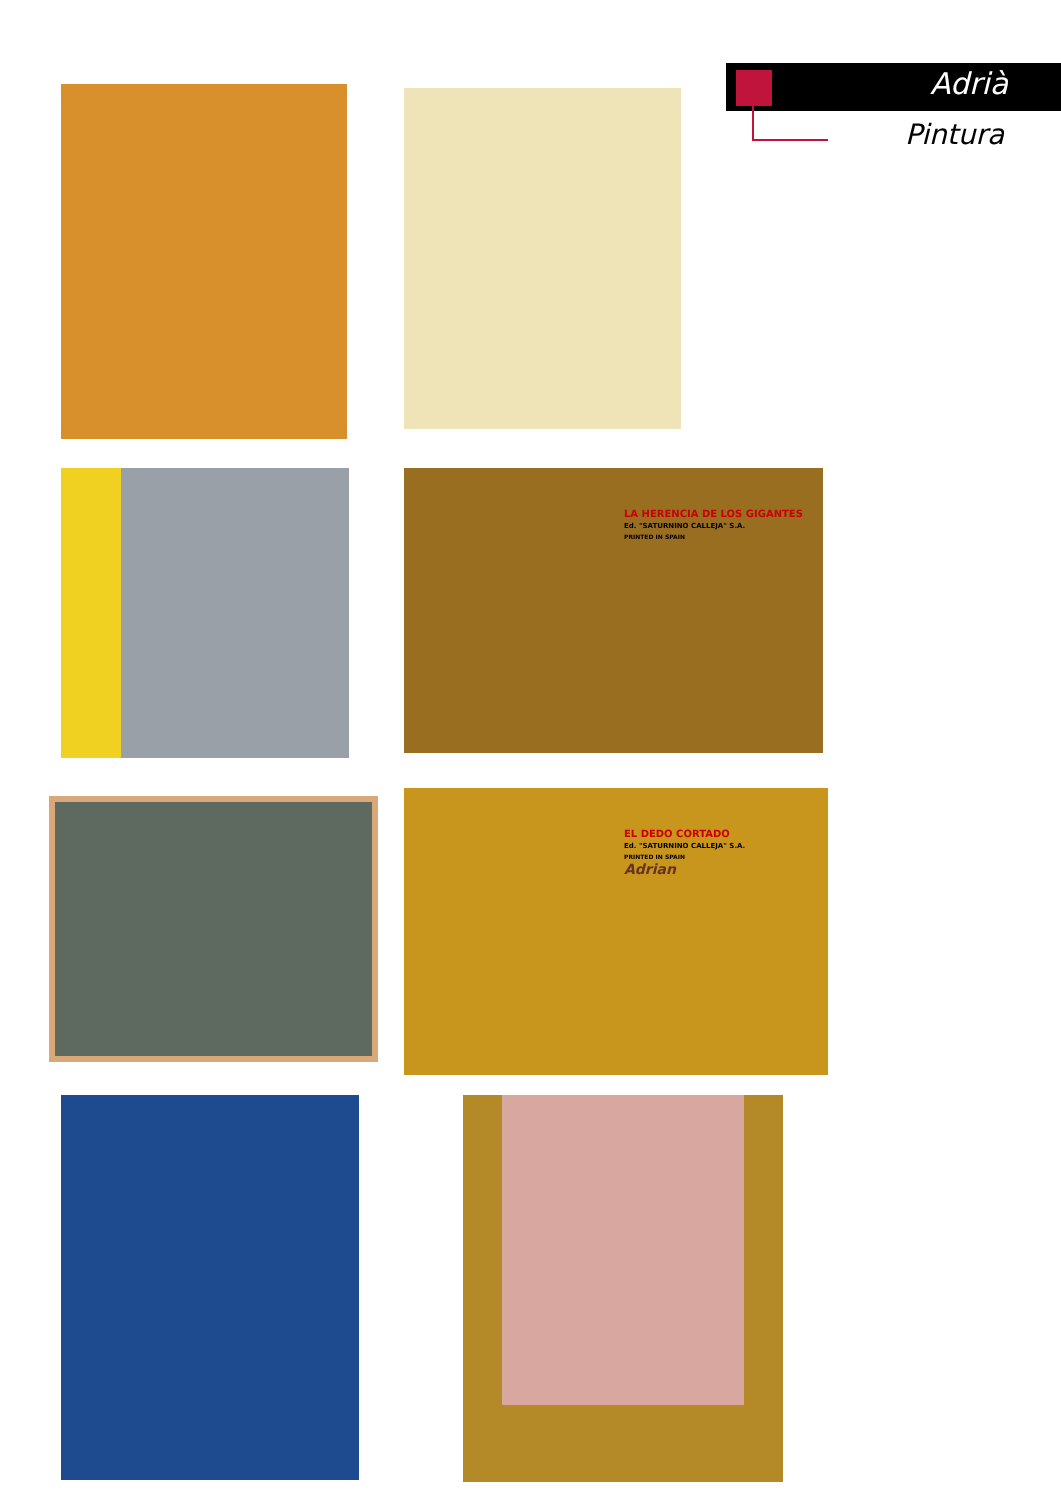Adrià
Pintura
LA HERENCIA DE LOS GIGANTES
Ed. "SATURNINO CALLEJA" S.A.
PRINTED IN SPAIN
EL DEDO CORTADO
Ed. "SATURNINO CALLEJA" S.A.
PRINTED IN SPAIN
Adrian